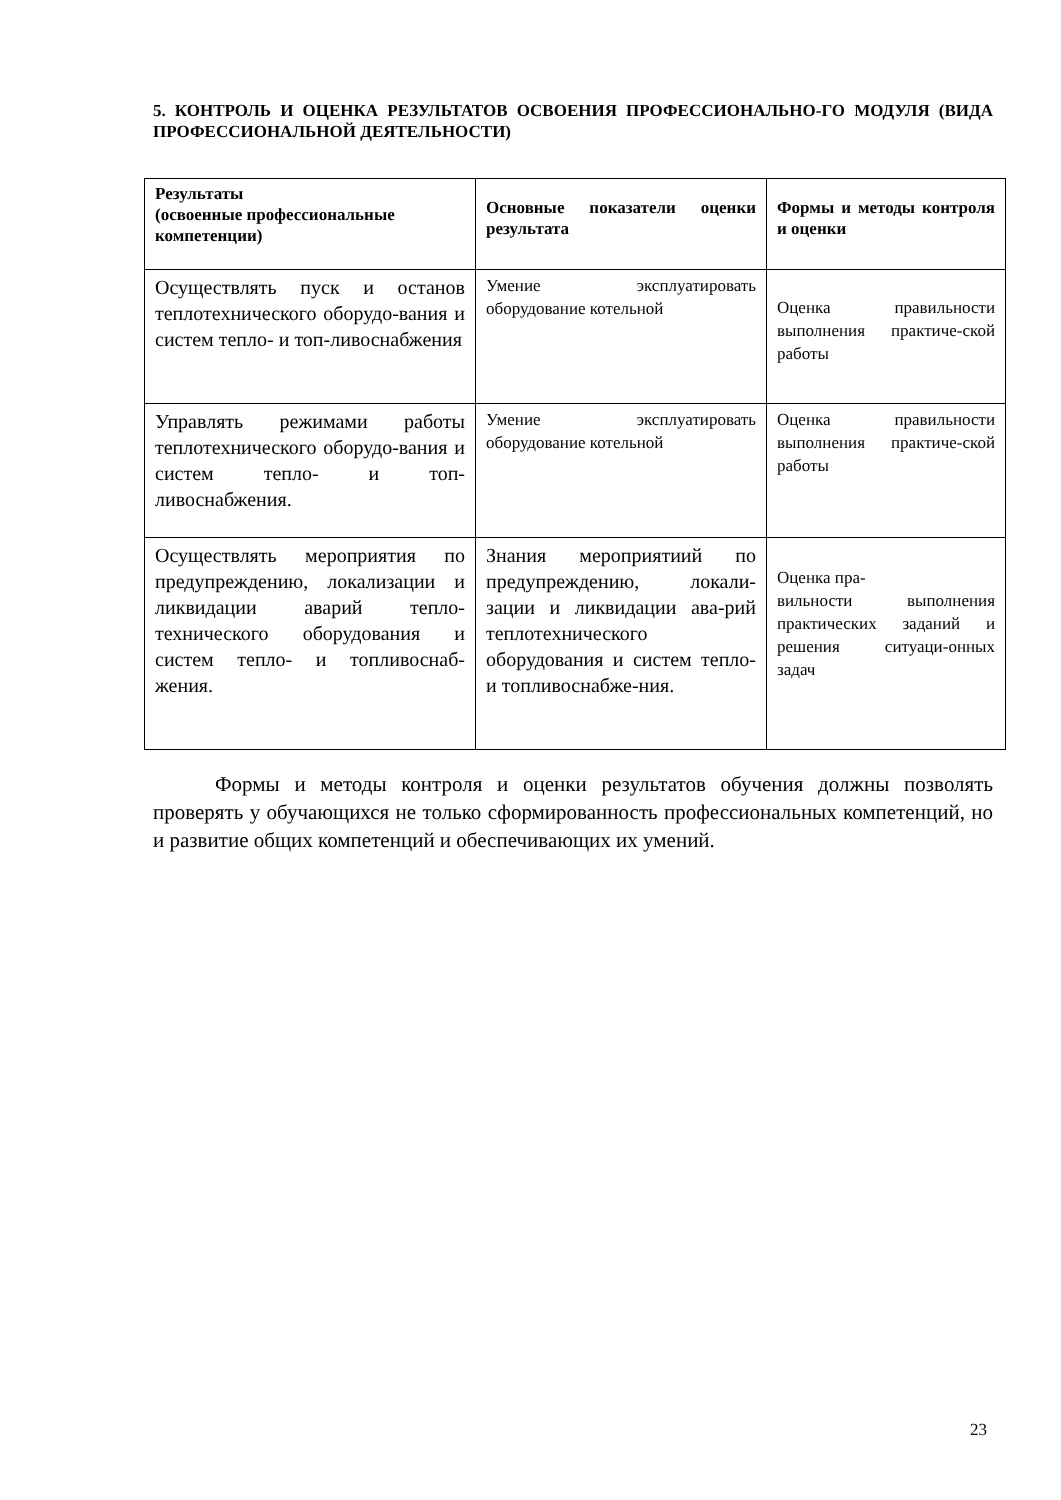5. КОНТРОЛЬ И ОЦЕНКА РЕЗУЛЬТАТОВ ОСВОЕНИЯ ПРОФЕССИОНАЛЬНО-ГО МОДУЛЯ (ВИДА ПРОФЕССИОНАЛЬНОЙ ДЕЯТЕЛЬНОСТИ)
| Результаты (освоенные профессиональные компетенции) | Основные показатели оценки результата | Формы и методы контроля и оценки |
| --- | --- | --- |
| Осуществлять пуск и останов теплотехнического оборудо-вания и систем тепло- и топ-ливоснабжения | Умение эксплуатировать оборудование котельной | Оценка правильности выполнения практиче-ской работы |
| Управлять режимами работы теплотехнического оборудо-вания и систем тепло- и топ-ливоснабжения. | Умение эксплуатировать оборудование котельной | Оценка правильности выполнения практиче-ской работы |
| Осуществлять мероприятия по предупреждению, локализации и ликвидации аварий тепло-технического оборудования и систем тепло- и топливоснаб-жения. | Знания мероприятиий по предупреждению, локали-зации и ликвидации ава-рий теплотехнического оборудования и систем тепло- и топливоснабже-ния. | Оценка пра- вильности выполнения практических заданий и решения ситуаци-онных задач |
Формы и методы контроля и оценки результатов обучения должны позволять проверять у обучающихся не только сформированность профессиональных компетенций, но и развитие общих компетенций и обеспечивающих их умений.
23